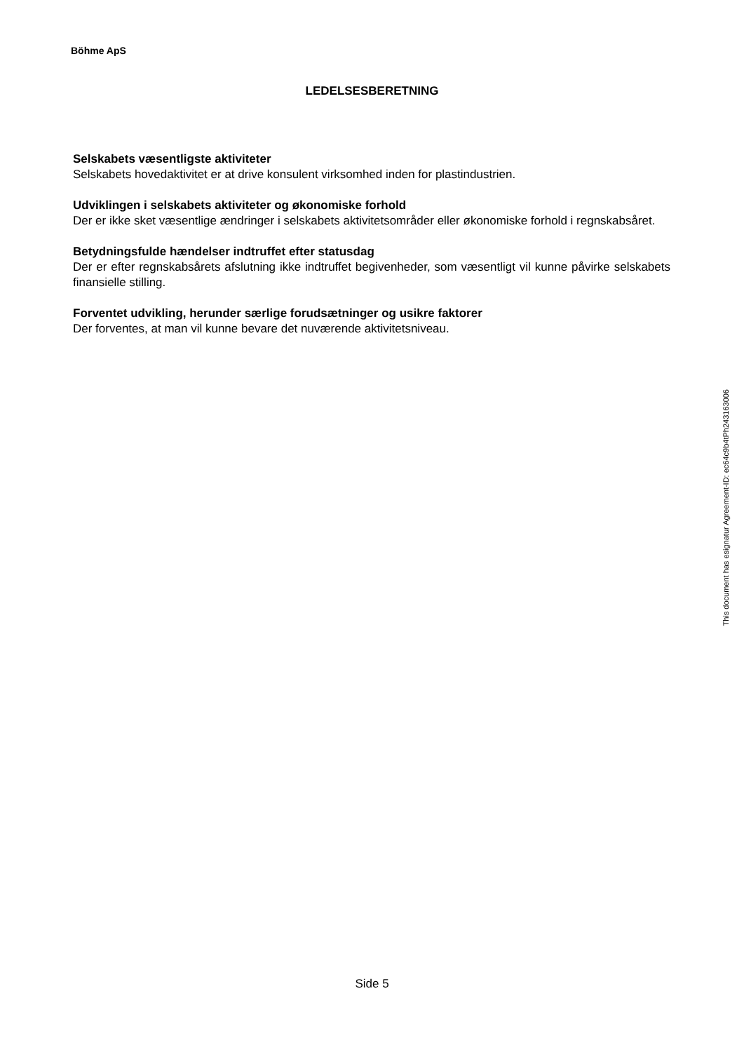Böhme ApS
LEDELSESBERETNING
Selskabets væsentligste aktiviteter
Selskabets hovedaktivitet er at drive konsulent virksomhed inden for plastindustrien.
Udviklingen i selskabets aktiviteter og økonomiske forhold
Der er ikke sket væsentlige ændringer i selskabets aktivitetsområder eller økonomiske forhold i regnskabsåret.
Betydningsfulde hændelser indtruffet efter statusdag
Der er efter regnskabsårets afslutning ikke indtruffet begivenheder, som væsentligt vil kunne påvirke selskabets finansielle stilling.
Forventet udvikling, herunder særlige forudsætninger og usikre faktorer
Der forventes, at man vil kunne bevare det nuværende aktivitetsniveau.
This document has esignatur Agreement-ID: ec64c9b4tPh243163006
Side 5